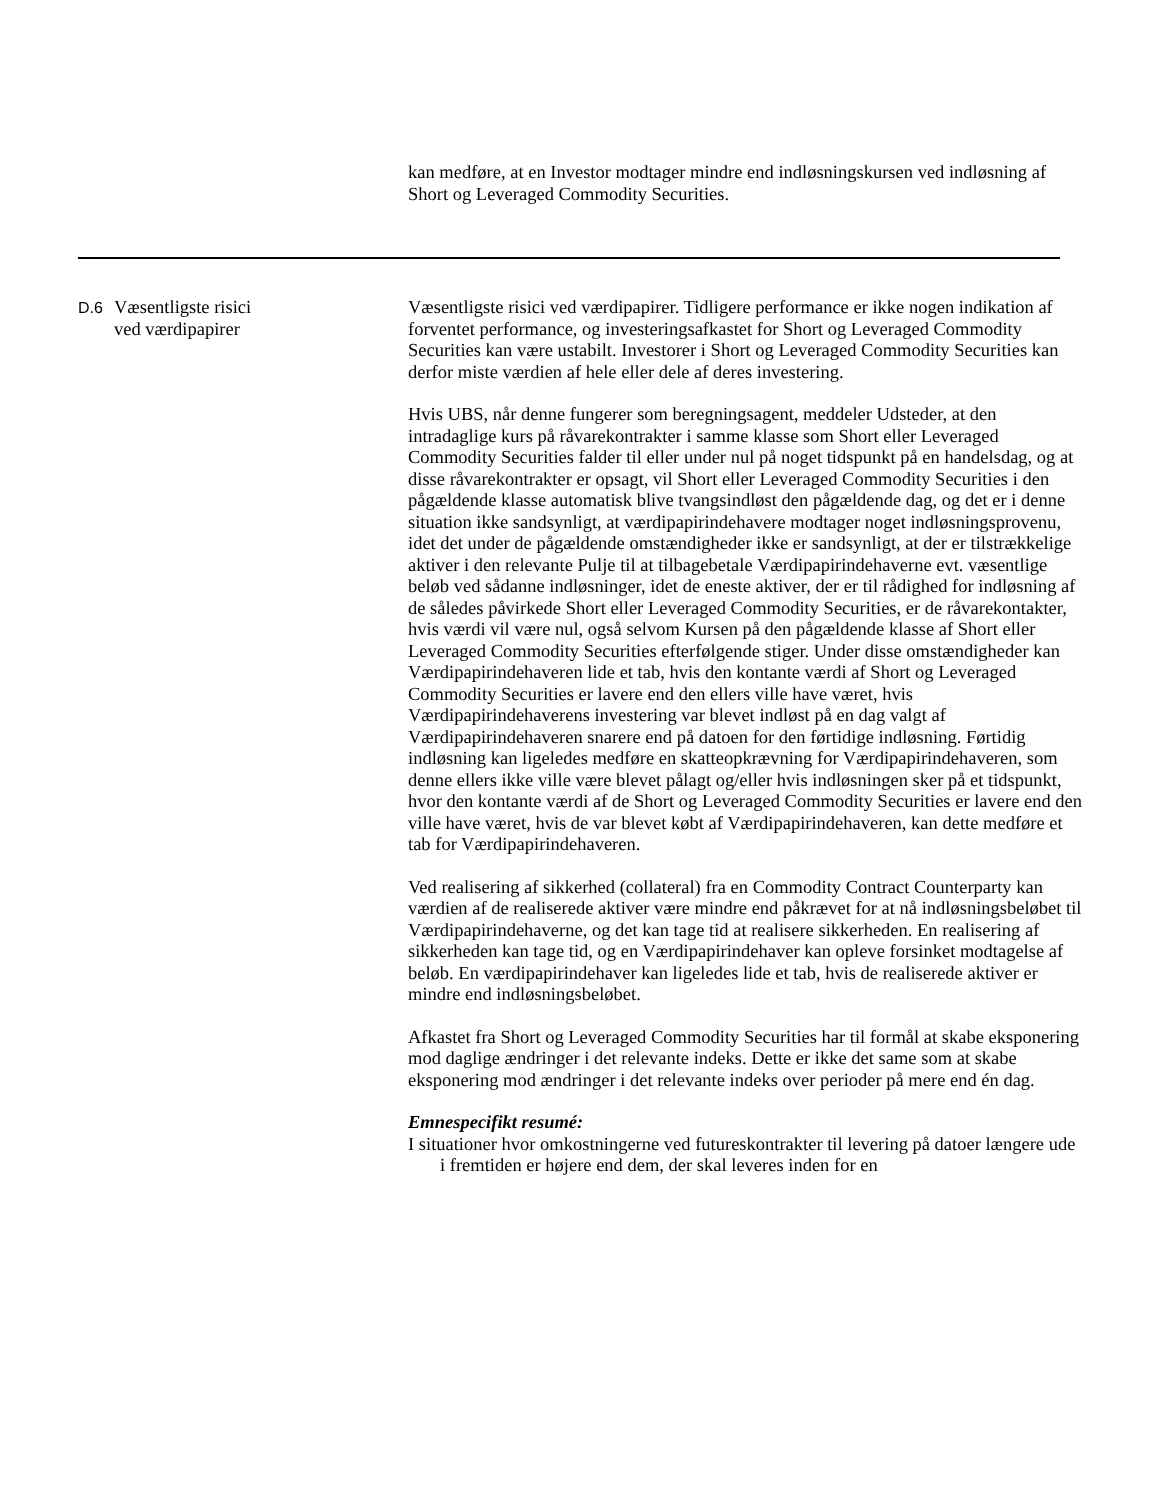kan medføre, at en Investor modtager mindre end indløsningskursen ved indløsning af Short og Leveraged Commodity Securities.
| D.6 | Væsentligste risici ved værdipapirer | Væsentligste risici ved værdipapirer. Tidligere performance er ikke nogen indikation af forventet performance, og investeringsafkastet for Short og Leveraged Commodity Securities kan være ustabilt. Investorer i Short og Leveraged Commodity Securities kan derfor miste værdien af hele eller dele af deres investering. Hvis UBS, når denne fungerer som beregningsagent, meddeler Udsteder, at den intradaglige kurs på råvarekontrakter i samme klasse som Short eller Leveraged Commodity Securities falder til eller under nul på noget tidspunkt på en handelsdag, og at disse råvarekontrakter er opsagt, vil Short eller Leveraged Commodity Securities i den pågældende klasse automatisk blive tvangsindløst den pågældende dag, og det er i denne situation ikke sandsynligt, at værdipapirindehavere modtager noget indløsningsprovenu, idet det under de pågældende omstændigheder ikke er sandsynligt, at der er tilstrækkelige aktiver i den relevante Pulje til at tilbagebetale Værdipapirindehaverne evt. væsentlige beløb ved sådanne indløsninger, idet de eneste aktiver, der er til rådighed for indløsning af de således påvirkede Short eller Leveraged Commodity Securities, er de råvarekontakter, hvis værdi vil være nul, også selvom Kursen på den pågældende klasse af Short eller Leveraged Commodity Securities efterfølgende stiger. Under disse omstændigheder kan Værdipapirindehaveren lide et tab, hvis den kontante værdi af Short og Leveraged Commodity Securities er lavere end den ellers ville have været, hvis Værdipapirindehaverens investering var blevet indløst på en dag valgt af Værdipapirindehaveren snarere end på datoen for den førtidige indløsning. Førtidig indløsning kan ligeledes medføre en skatteopkrævning for Værdipapirindehaveren, som denne ellers ikke ville være blevet pålagt og/eller hvis indløsningen sker på et tidspunkt, hvor den kontante værdi af de Short og Leveraged Commodity Securities er lavere end den ville have været, hvis de var blevet købt af Værdipapirindehaveren, kan dette medføre et tab for Værdipapirindehaveren. Ved realisering af sikkerhed (collateral) fra en Commodity Contract Counterparty kan værdien af de realiserede aktiver være mindre end påkrævet for at nå indløsningsbeløbet til Værdipapirindehaverne, og det kan tage tid at realisere sikkerheden. En realisering af sikkerheden kan tage tid, og en Værdipapirindehaver kan opleve forsinket modtagelse af beløb. En værdipapirindehaver kan ligeledes lide et tab, hvis de realiserede aktiver er mindre end indløsningsbeløbet. Afkastet fra Short og Leveraged Commodity Securities har til formål at skabe eksponering mod daglige ændringer i det relevante indeks. Dette er ikke det same som at skabe eksponering mod ændringer i det relevante indeks over perioder på mere end én dag. Emnespecifikt resumé: I situationer hvor omkostningerne ved futureskontrakter til levering på datoer længere ude i fremtiden er højere end dem, der skal leveres inden for en |